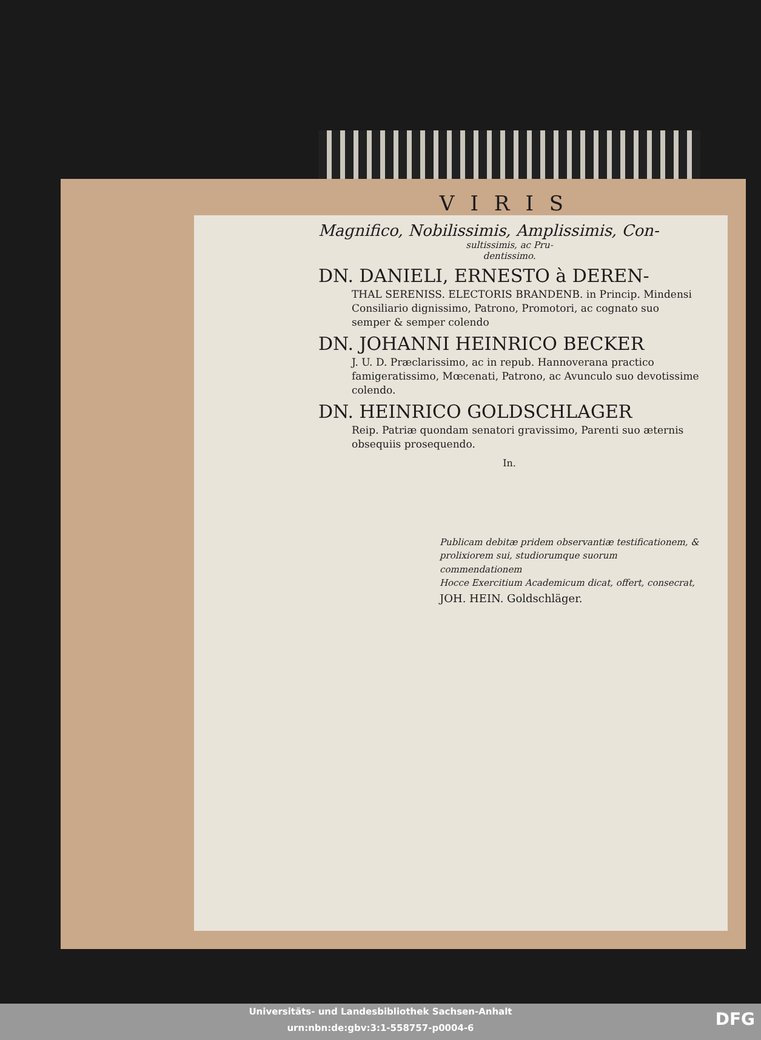VIRIS
Magnifico, Nobilissimis, Amplissimis, Con-
sultissimis, ac Pru-
dentissimo.
DN. DANIELI, ERNESTO à DEREN-
THAL SERENISS. ELECTORIS BRANDENB. in Princip. Mindensi Consiliario dignissimo, Patrono, Promotori, ac cognato suo semper & semper colendo
DN. JOHANNI HEINRICO BECKER
J. U. D. Præclarissimo, ac in repub. Hannoverana practico famigeratissimo, Mœcenati, Patrono, ac Avunculo suo devotissime colendo.
DN. HEINRICO GOLDSCHLAGER
Reip. Patriæ quondam senatori gravissimo, Parenti suo æternis obsequiis prosequendo.
In.
Publicam debitæ pridem observantiæ testificationem, & prolixiorem sui, studiorumque suorum commendationem
Hocce Exercitium Academicum dicat, offert, consecrat,
JOH. HEIN. Goldschläger.
Universitäts- und Landesbibliothek Sachsen-Anhalt
urn:nbn:de:gbv:3:1-558757-p0004-6
DFG